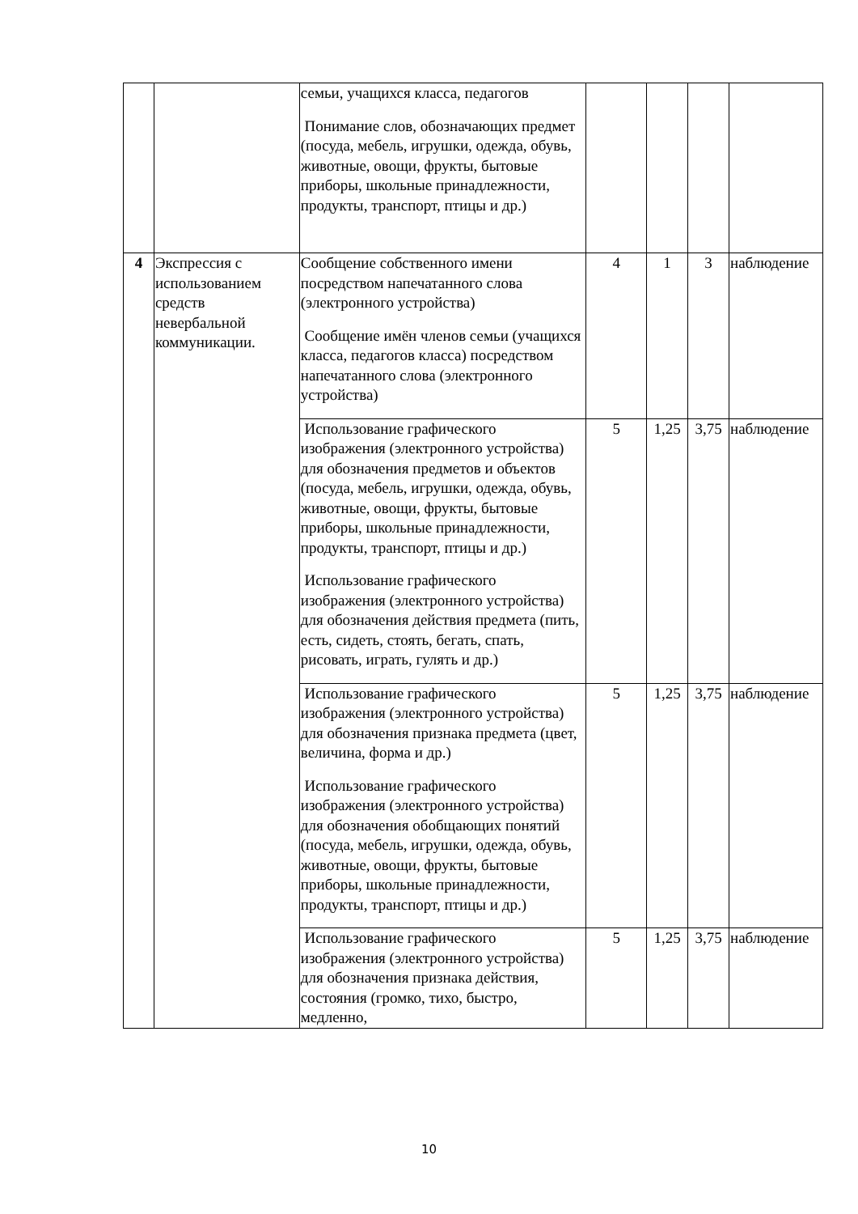| | | семьи, учащихся класса, педагогов Понимание слов, обозначающих предмет (посуда, мебель, игрушки, одежда, обувь, животные, овощи, фрукты, бытовые приборы, школьные принадлежности, продукты, транспорт, птицы и др.) | | | | |
| 4 | Экспрессия с использованием средств невербальной коммуникации. | Сообщение собственного имени посредством напечатанного слова (электронного устройства) Сообщение имён членов семьи (учащихся класса, педагогов класса) посредством напечатанного слова (электронного устройства) | 4 | 1 | 3 | наблюдение |
| | | Использование графического изображения (электронного устройства) для обозначения предметов и объектов (посуда, мебель, игрушки, одежда, обувь, животные, овощи, фрукты, бытовые приборы, школьные принадлежности, продукты, транспорт, птицы и др.) Использование графического изображения (электронного устройства) для обозначения действия предмета (пить, есть, сидеть, стоять, бегать, спать, рисовать, играть, гулять и др.) | 5 | 1,25 | 3,75 | наблюдение |
| | | Использование графического изображения (электронного устройства) для обозначения признака предмета (цвет, величина, форма и др.) Использование графического изображения (электронного устройства) для обозначения обобщающих понятий (посуда, мебель, игрушки, одежда, обувь, животные, овощи, фрукты, бытовые приборы, школьные принадлежности, продукты, транспорт, птицы и др.) | 5 | 1,25 | 3,75 | наблюдение |
| | | Использование графического изображения (электронного устройства) для обозначения признака действия, состояния (громко, тихо, быстро, медленно, | 5 | 1,25 | 3,75 | наблюдение |
10